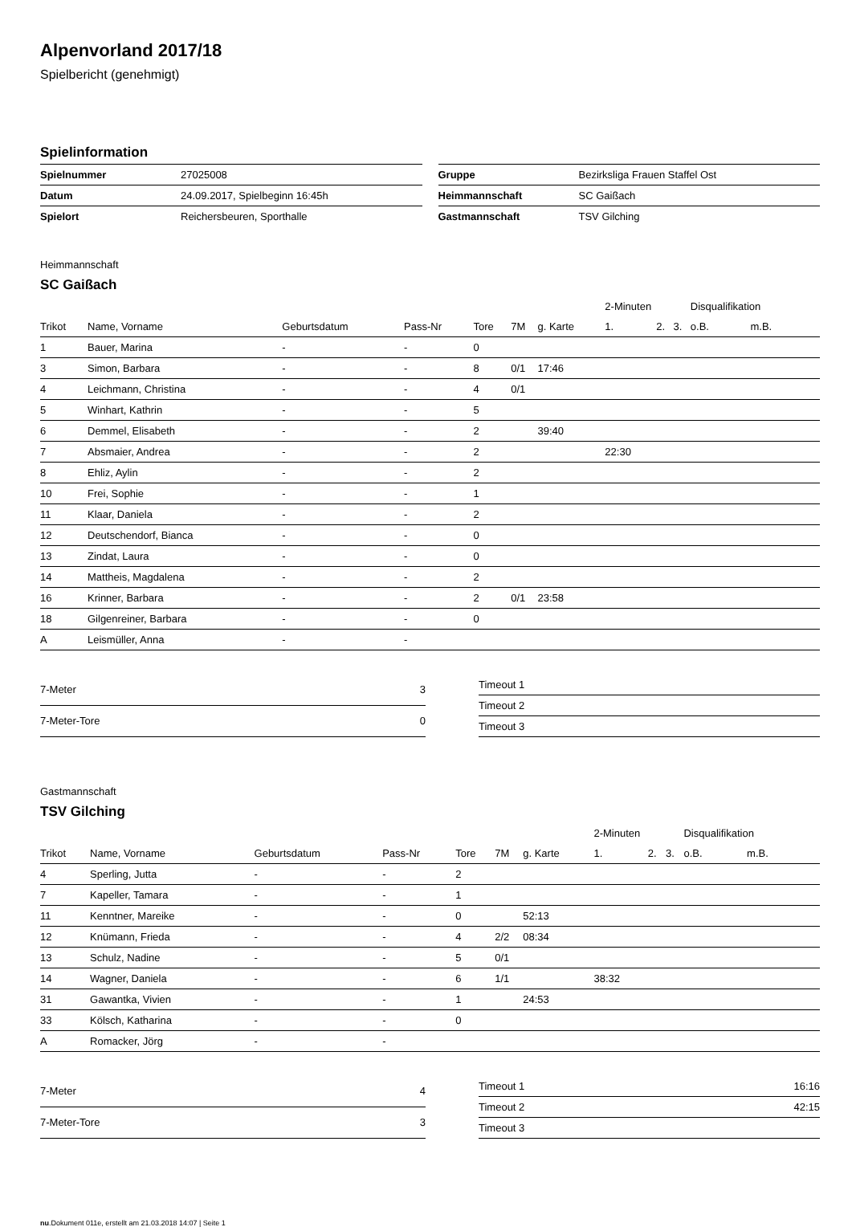Alpenvorland 2017/18
Spielbericht (genehmigt)
Spielinformation
| Spielnummer | 27025008 |
| Datum | 24.09.2017, Spielbeginn 16:45h |
| Spielort | Reichersbeuren, Sporthalle |
| Gruppe | Bezirksliga Frauen Staffel Ost |
| Heimmannschaft | SC Gaißach |
| Gastmannschaft | TSV Gilching |
Heimmannschaft
SC Gaißach
| | | | | | | | 2-Minuten | | | Disqualifikation | |
| Trikot | Name, Vorname | Geburtsdatum | Pass-Nr | Tore | 7M | g. Karte | 1. | 2. | 3. | o.B. | m.B. |
| 1 | Bauer, Marina | - | - | 0 | | | | | | | |
| 3 | Simon, Barbara | - | - | 8 | 0/1 | 17:46 | | | | | |
| 4 | Leichmann, Christina | - | - | 4 | 0/1 | | | | | | |
| 5 | Winhart, Kathrin | - | - | 5 | | | | | | | |
| 6 | Demmel, Elisabeth | - | - | 2 | | 39:40 | | | | | |
| 7 | Absmaier, Andrea | - | - | 2 | | | 22:30 | | | | |
| 8 | Ehliz, Aylin | - | - | 2 | | | | | | | |
| 10 | Frei, Sophie | - | - | 1 | | | | | | | |
| 11 | Klaar, Daniela | - | - | 2 | | | | | | | |
| 12 | Deutschendorf, Bianca | - | - | 0 | | | | | | | |
| 13 | Zindat, Laura | - | - | 0 | | | | | | | |
| 14 | Mattheis, Magdalena | - | - | 2 | | | | | | | |
| 16 | Krinner, Barbara | - | - | 2 | 0/1 | 23:58 | | | | | |
| 18 | Gilgenreiner, Barbara | - | - | 0 | | | | | | | |
| A | Leismüller, Anna | - | - | | | | | | | | |
| 7-Meter | 3 |
| 7-Meter-Tore | 0 |
| Timeout 1 | |
| Timeout 2 | |
| Timeout 3 | |
Gastmannschaft
TSV Gilching
| | | | | | | | 2-Minuten | | | Disqualifikation | |
| Trikot | Name, Vorname | Geburtsdatum | Pass-Nr | Tore | 7M | g. Karte | 1. | 2. | 3. | o.B. | m.B. |
| 4 | Sperling, Jutta | - | - | 2 | | | | | | | |
| 7 | Kapeller, Tamara | - | - | 1 | | | | | | | |
| 11 | Kenntner, Mareike | - | - | 0 | | 52:13 | | | | | |
| 12 | Knümann, Frieda | - | - | 4 | 2/2 | 08:34 | | | | | |
| 13 | Schulz, Nadine | - | - | 5 | 0/1 | | | | | | |
| 14 | Wagner, Daniela | - | - | 6 | 1/1 | | 38:32 | | | | |
| 31 | Gawantka, Vivien | - | - | 1 | | 24:53 | | | | | |
| 33 | Kölsch, Katharina | - | - | 0 | | | | | | | |
| A | Romacker, Jörg | - | - | | | | | | | | |
| 7-Meter | 4 |
| 7-Meter-Tore | 3 |
| Timeout 1 | 16:16 |
| Timeout 2 | 42:15 |
| Timeout 3 | |
nu.Dokument 011e, erstellt am 21.03.2018 14:07 | Seite 1